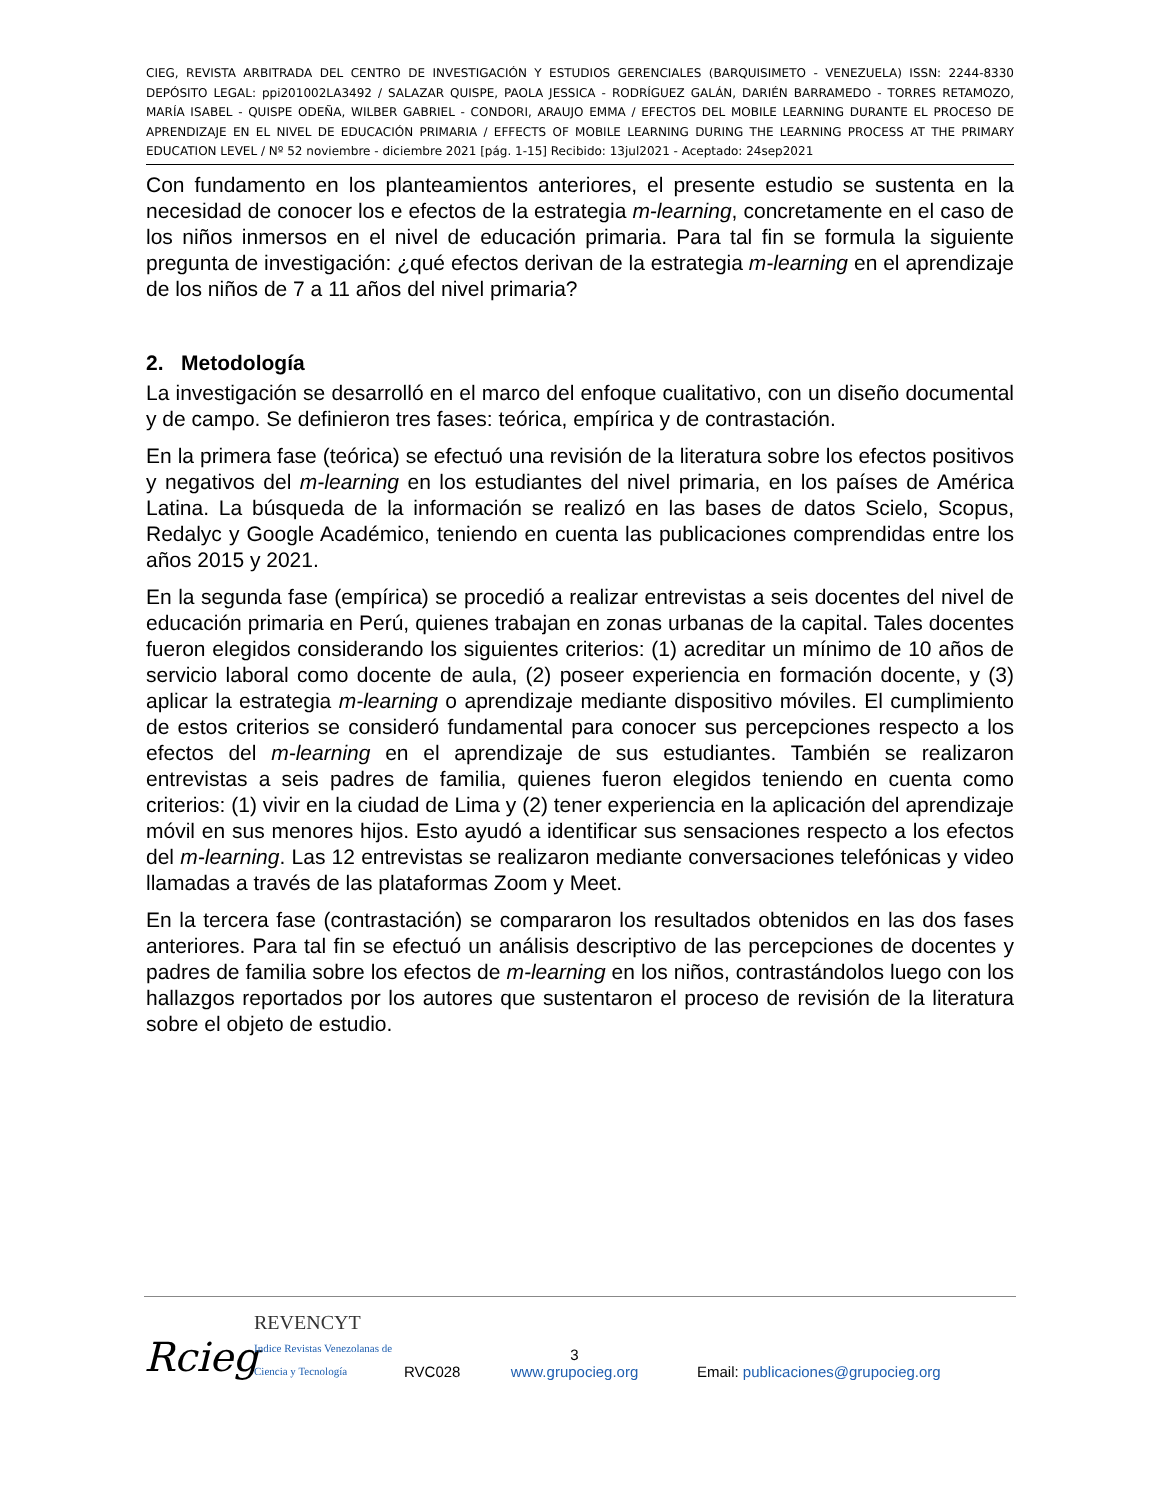CIEG, REVISTA ARBITRADA DEL CENTRO DE INVESTIGACIÓN Y ESTUDIOS GERENCIALES (BARQUISIMETO - VENEZUELA) ISSN: 2244-8330 DEPÓSITO LEGAL: ppi201002LA3492 / SALAZAR QUISPE, PAOLA JESSICA - RODRÍGUEZ GALÁN, DARIÉN BARRAMEDO - TORRES RETAMOZO, MARÍA ISABEL - QUISPE ODEÑA, WILBER GABRIEL - CONDORI, ARAUJO EMMA / EFECTOS DEL MOBILE LEARNING DURANTE EL PROCESO DE APRENDIZAJE EN EL NIVEL DE EDUCACIÓN PRIMARIA / EFFECTS OF MOBILE LEARNING DURING THE LEARNING PROCESS AT THE PRIMARY EDUCATION LEVEL / Nº 52 noviembre - diciembre 2021 [pág. 1-15] Recibido: 13jul2021 - Aceptado: 24sep2021
Con fundamento en los planteamientos anteriores, el presente estudio se sustenta en la necesidad de conocer los e efectos de la estrategia m-learning, concretamente en el caso de los niños inmersos en el nivel de educación primaria. Para tal fin se formula la siguiente pregunta de investigación: ¿qué efectos derivan de la estrategia m-learning en el aprendizaje de los niños de 7 a 11 años del nivel primaria?
2. Metodología
La investigación se desarrolló en el marco del enfoque cualitativo, con un diseño documental y de campo. Se definieron tres fases: teórica, empírica y de contrastación.
En la primera fase (teórica) se efectuó una revisión de la literatura sobre los efectos positivos y negativos del m-learning en los estudiantes del nivel primaria, en los países de América Latina. La búsqueda de la información se realizó en las bases de datos Scielo, Scopus, Redalyc y Google Académico, teniendo en cuenta las publicaciones comprendidas entre los años 2015 y 2021.
En la segunda fase (empírica) se procedió a realizar entrevistas a seis docentes del nivel de educación primaria en Perú, quienes trabajan en zonas urbanas de la capital. Tales docentes fueron elegidos considerando los siguientes criterios: (1) acreditar un mínimo de 10 años de servicio laboral como docente de aula, (2) poseer experiencia en formación docente, y (3) aplicar la estrategia m-learning o aprendizaje mediante dispositivo móviles. El cumplimiento de estos criterios se consideró fundamental para conocer sus percepciones respecto a los efectos del m-learning en el aprendizaje de sus estudiantes. También se realizaron entrevistas a seis padres de familia, quienes fueron elegidos teniendo en cuenta como criterios: (1) vivir en la ciudad de Lima y (2) tener experiencia en la aplicación del aprendizaje móvil en sus menores hijos. Esto ayudó a identificar sus sensaciones respecto a los efectos del m-learning. Las 12 entrevistas se realizaron mediante conversaciones telefónicas y video llamadas a través de las plataformas Zoom y Meet.
En la tercera fase (contrastación) se compararon los resultados obtenidos en las dos fases anteriores. Para tal fin se efectuó un análisis descriptivo de las percepciones de docentes y padres de familia sobre los efectos de m-learning en los niños, contrastándolos luego con los hallazgos reportados por los autores que sustentaron el proceso de revisión de la literatura sobre el objeto de estudio.
Rcieg REVENCYT
Indice Revistas Venezolanas de Ciencia y Tecnología RVC028 3
www.grupocieg.org Email: publicaciones@grupocieg.org